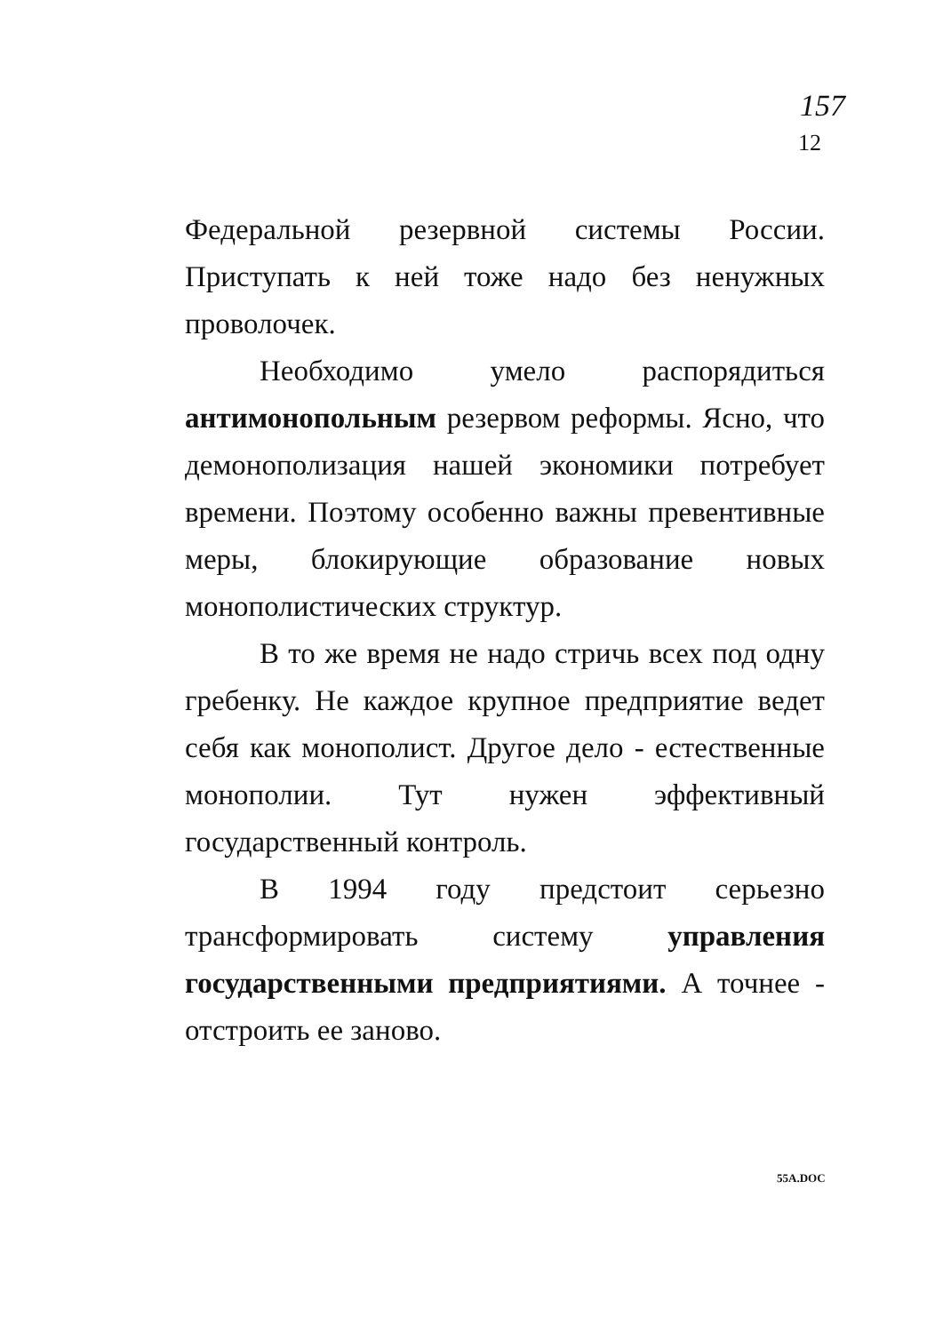157
12
Федеральной резервной системы России. Приступать к ней тоже надо без ненужных проволочек.
Необходимо умело распорядиться антимонопольным резервом реформы. Ясно, что демонополизация нашей экономики потребует времени. Поэтому особенно важны превентивные меры, блокирующие образование новых монополистических структур.
В то же время не надо стричь всех под одну гребенку. Не каждое крупное предприятие ведет себя как монополист. Другое дело - естественные монополии. Тут нужен эффективный государственный контроль.
В 1994 году предстоит серьезно трансформировать систему управления государственными предприятиями. А точнее - отстроить ее заново.
55A.DOC